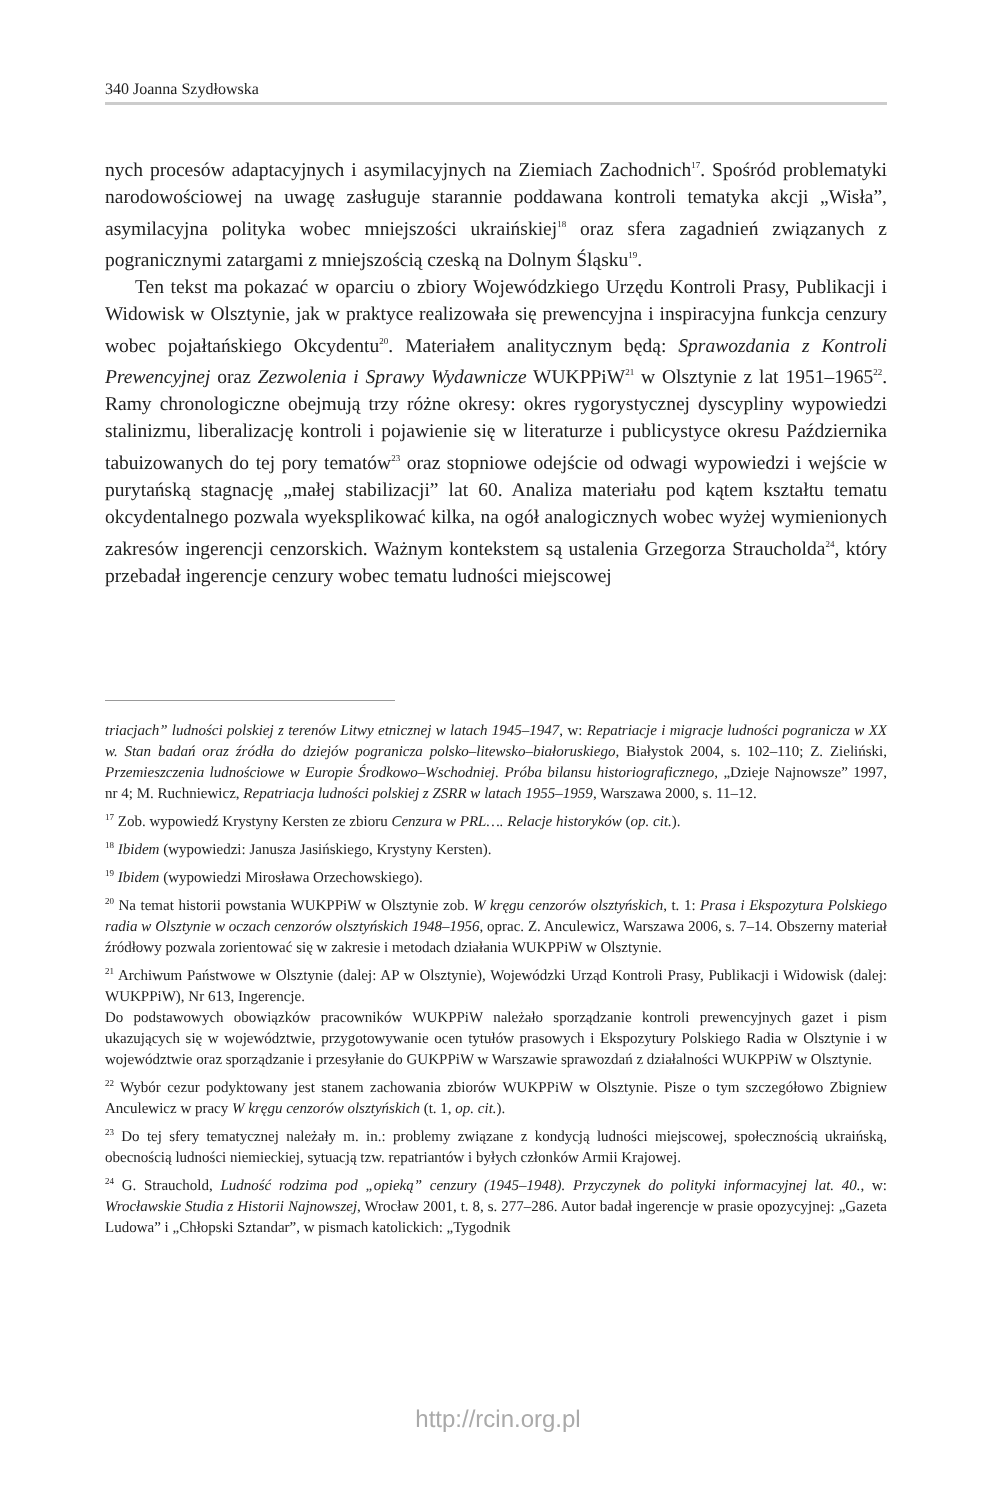340 Joanna Szydłowska
nych procesów adaptacyjnych i asymilacyjnych na Ziemiach Zachodnich<sup>17</sup>. Spośród problematyki narodowościowej na uwagę zasługuje starannie poddawana kontroli tematyka akcji „Wisła”, asymilacyjna polityka wobec mniejszości ukraińskiej<sup>18</sup> oraz sfera zagadnień związanych z pogranicznymi zatargami z mniejszością czeską na Dolnym Śląsku<sup>19</sup>.
Ten tekst ma pokazać w oparciu o zbiory Wojewódzkiego Urzędu Kontroli Prasy, Publikacji i Widowisk w Olsztynie, jak w praktyce realizowała się prewencyjna i inspiracyjna funkcja cenzury wobec pojałtańskiego Okcydentu<sup>20</sup>. Materiałem analitycznym będą: Sprawozdania z Kontroli Prewencyjnej oraz Zezwolenia i Sprawy Wydawnicze WUKPPiW<sup>21</sup> w Olsztynie z lat 1951–1965<sup>22</sup>. Ramy chronologiczne obejmują trzy różne okresy: okres rygorystycznej dyscypliny wypowiedzi stalinizmu, liberalizację kontroli i pojawienie się w literaturze i publicystyce okresu Października tabuizowanych do tej pory tematów<sup>23</sup> oraz stopniowe odejście od odwagi wypowiedzi i wejście w purytańską stagnację „małej stabilizacji” lat 60. Analiza materiału pod kątem kształtu tematu okcydentalnego pozwala wyeksplikować kilka, na ogół analogicznych wobec wyżej wymienionych zakresów ingerencji cenzorskich. Ważnym kontekstem są ustalenia Grzegorza Straucholda<sup>24</sup>, który przebadał ingerencje cenzury wobec tematu ludności miejscowej
triacjach” ludności polskiej z terenów Litwy etnicznej w latach 1945–1947, w: Repatriacje i migracje ludności pogranicza w XX w. Stan badań oraz źródła do dziejów pogranicza polsko–litewsko–białoruskiego, Białystok 2004, s. 102–110; Z. Zieliński, Przemieszczenia ludnościowe w Europie Środkowo–Wschodniej. Próba bilansu historiograficznego, „Dzieje Najnowsze” 1997, nr 4; M. Ruchniewicz, Repatriacja ludności polskiej z ZSRR w latach 1955–1959, Warszawa 2000, s. 11–12.
<sup>17</sup> Zob. wypowiedź Krystyny Kersten ze zbioru Cenzura w PRL…. Relacje historyków (op. cit.).
<sup>18</sup> Ibidem (wypowiedzi: Janusza Jasińskiego, Krystyny Kersten).
<sup>19</sup> Ibidem (wypowiedzi Mirosława Orzechowskiego).
<sup>20</sup> Na temat historii powstania WUKPPiW w Olsztynie zob. W kręgu cenzorów olsztyńskich, t. 1: Prasa i Ekspozytura Polskiego radia w Olsztynie w oczach cenzorów olsztyńskich 1948–1956, oprac. Z. Anculewicz, Warszawa 2006, s. 7–14. Obszerny materiał źródłowy pozwala zorientować się w zakresie i metodach działania WUKPPiW w Olsztynie.
<sup>21</sup> Archiwum Państwowe w Olsztynie (dalej: AP w Olsztynie), Wojewódzki Urząd Kontroli Prasy, Publikacji i Widowisk (dalej: WUKPPiW), Nr 613, Ingerencje.
Do podstawowych obowiązków pracowników WUKPPiW należało sporządzanie kontroli prewencyjnych gazet i pism ukazujących się w województwie, przygotowywanie ocen tytułów prasowych i Ekspozytury Polskiego Radia w Olsztynie i w województwie oraz sporządzanie i przesyłanie do GUKPPiW w Warszawie sprawozdań z działalności WUKPPiW w Olsztynie.
<sup>22</sup> Wybór cezur podyktowany jest stanem zachowania zbiorów WUKPPiW w Olsztynie. Pisze o tym szczegółowo Zbigniew Anculewicz w pracy W kręgu cenzorów olsztyńskich (t. 1, op. cit.).
<sup>23</sup> Do tej sfery tematycznej należały m. in.: problemy związane z kondycją ludności miejscowej, społecznością ukraińską, obecnością ludności niemieckiej, sytuacją tzw. repatriantów i byłych członków Armii Krajowej.
<sup>24</sup> G. Strauchold, Ludność rodzima pod „opieką” cenzury (1945–1948). Przyczynek do polityki informacyjnej lat. 40., w: Wrocławskie Studia z Historii Najnowszej, Wrocław 2001, t. 8, s. 277–286. Autor badał ingerencje w prasie opozycyjnej: „Gazeta Ludowa” i „Chłopski Sztandar”, w pismach katolickich: „Tygodnik
http://rcin.org.pl